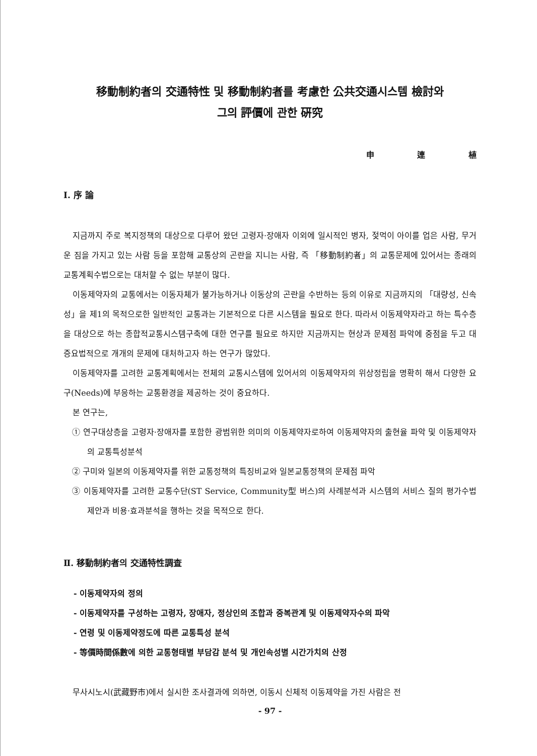移動制約者의 交通特性 및 移動制約者를 考慮한 公共交通시스템 檢討와
그의 評價에 관한 硏究
申 連 植
Ⅰ. 序 論
지금까지 주로 복지정책의 대상으로 다루어 왔던 고령자·장애자 이외에 일시적인 병자, 젖먹이 아이를 업은 사람, 무거운 짐을 가지고 있는 사람 등을 포함해 교통상의 곤란을 지니는 사람, 즉 「移動制約者」의 교통문제에 있어서는 종래의 교통계획수법으로는 대처할 수 없는 부분이 많다.
이동제약자의 교통에서는 이동자체가 불가능하거나 이동상의 곤란을 수반하는 등의 이유로 지금까지의 「대량성, 신속성」을 제1의 목적으로한 일반적인 교통과는 기본적으로 다른 시스템을 필요로 한다. 따라서 이동제약자라고 하는 특수층을 대상으로 하는 종합적교통시스템구축에 대한 연구를 필요로 하지만 지금까지는 현상과 문제점 파악에 중점을 두고 대증요법적으로 개개의 문제에 대처하고자 하는 연구가 많았다.
이동제약자를 고려한 교통계획에서는 전체의 교통시스템에 있어서의 이동제약자의 위상정립을 명확히 해서 다양한 요구(Needs)에 부응하는 교통환경을 제공하는 것이 중요하다.
본 연구는,
① 연구대상층을 고령자·장애자를 포함한 광범위한 의미의 이동제약자로하여 이동제약자의 출현율 파악 및 이동제약자의 교통특성분석
② 구미와 일본의 이동제약자를 위한 교통정책의 특징비교와 일본교통정책의 문제점 파악
③ 이동제약자를 고려한 교통수단(ST Service, Community型 버스)의 사례분석과 시스템의 서비스 질의 평가수법제안과 비용·효과분석을 행하는 것을 목적으로 한다.
Ⅱ. 移動制約者의 交通特性調査
- 이동제약자의 정의
- 이동제약자를 구성하는 고령자, 장애자, 정상인의 조합과 중복관계 및 이동제약자수의 파악
- 연령 및 이동제약정도에 따른 교통특성 분석
- 等價時間係數에 의한 교통형태별 부담감 분석 및 개인속성별 시간가치의 산정
무사시노시(武藏野市)에서 실시한 조사결과에 의하면, 이동시 신체적 이동제약을 가진 사람은 전
- 97 -